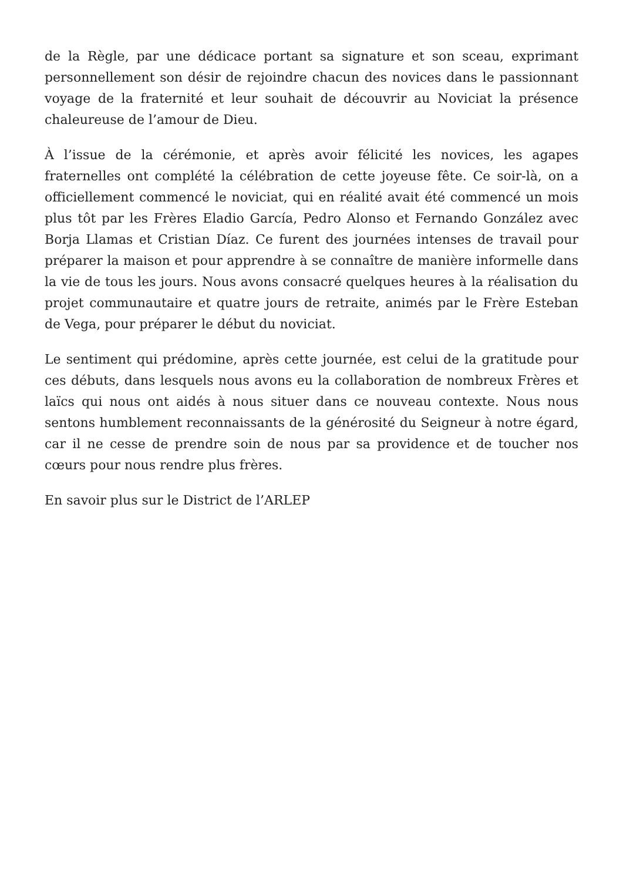de la Règle, par une dédicace portant sa signature et son sceau, exprimant personnellement son désir de rejoindre chacun des novices dans le passionnant voyage de la fraternité et leur souhait de découvrir au Noviciat la présence chaleureuse de l’amour de Dieu.
À l’issue de la cérémonie, et après avoir félicité les novices, les agapes fraternelles ont complété la célébration de cette joyeuse fête. Ce soir-là, on a officiellement commencé le noviciat, qui en réalité avait été commencé un mois plus tôt par les Frères Eladio García, Pedro Alonso et Fernando González avec Borja Llamas et Cristian Díaz. Ce furent des journées intenses de travail pour préparer la maison et pour apprendre à se connaître de manière informelle dans la vie de tous les jours. Nous avons consacré quelques heures à la réalisation du projet communautaire et quatre jours de retraite, animés par le Frère Esteban de Vega, pour préparer le début du noviciat.
Le sentiment qui prédomine, après cette journée, est celui de la gratitude pour ces débuts, dans lesquels nous avons eu la collaboration de nombreux Frères et laïcs qui nous ont aidés à nous situer dans ce nouveau contexte. Nous nous sentons humblement reconnaissants de la générosité du Seigneur à notre égard, car il ne cesse de prendre soin de nous par sa providence et de toucher nos cœurs pour nous rendre plus frères.
En savoir plus sur le District de l’ARLEP